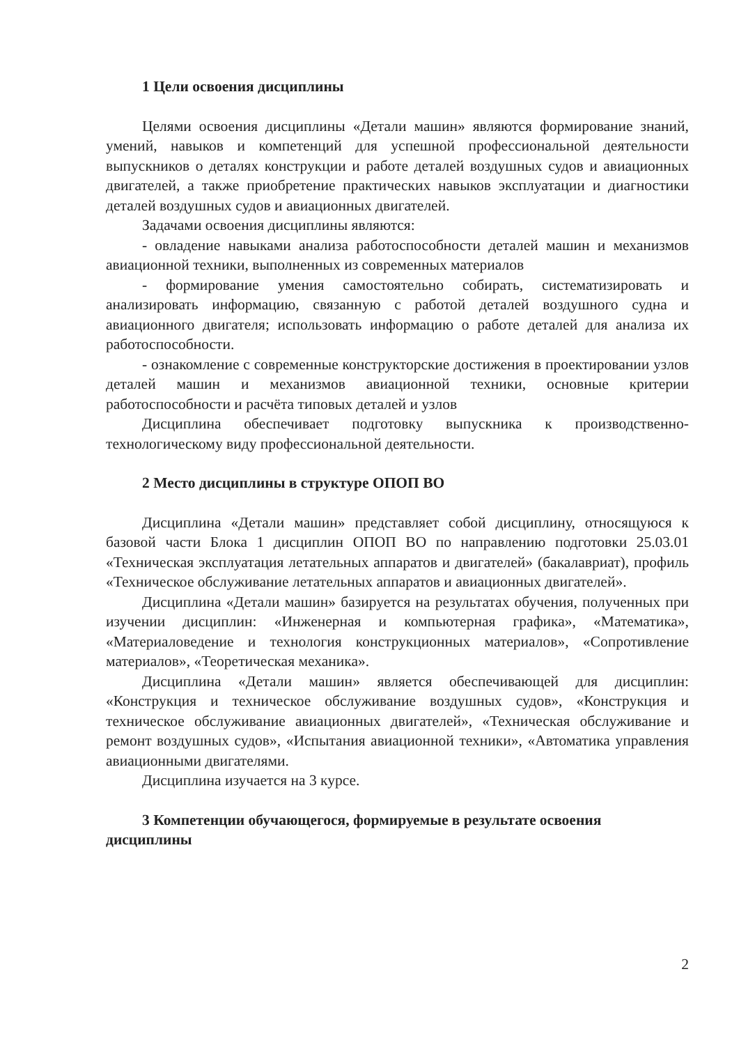1 Цели освоения дисциплины
Целями освоения дисциплины «Детали машин» являются формирование знаний, умений, навыков и компетенций для успешной профессиональной деятельности выпускников о деталях конструкции и работе деталей воздушных судов и авиационных двигателей, а также приобретение практических навыков эксплуатации и диагностики деталей воздушных судов и авиационных двигателей.
Задачами освоения дисциплины являются:
- овладение навыками анализа работоспособности деталей машин и механизмов авиационной техники, выполненных из современных материалов
- формирование умения самостоятельно собирать, систематизировать и анализировать информацию, связанную с работой деталей воздушного судна и авиационного двигателя; использовать информацию о работе деталей для анализа их работоспособности.
- ознакомление с современные конструкторские достижения в проектировании узлов деталей машин и механизмов авиационной техники, основные критерии работоспособности и расчёта типовых деталей и узлов
Дисциплина обеспечивает подготовку выпускника к производственно-технологическому виду профессиональной деятельности.
2 Место дисциплины в структуре ОПОП ВО
Дисциплина «Детали машин» представляет собой дисциплину, относящуюся к базовой части Блока 1 дисциплин ОПОП ВО по направлению подготовки 25.03.01 «Техническая эксплуатация летательных аппаратов и двигателей» (бакалавриат), профиль «Техническое обслуживание летательных аппаратов и авиационных двигателей».
Дисциплина «Детали машин» базируется на результатах обучения, полученных при изучении дисциплин: «Инженерная и компьютерная графика», «Математика», «Материаловедение и технология конструкционных материалов», «Сопротивление материалов», «Теоретическая механика».
Дисциплина «Детали машин» является обеспечивающей для дисциплин: «Конструкция и техническое обслуживание воздушных судов», «Конструкция и техническое обслуживание авиационных двигателей», «Техническая обслуживание и ремонт воздушных судов», «Испытания авиационной техники», «Автоматика управления авиационными двигателями.
Дисциплина изучается на 3 курсе.
3 Компетенции обучающегося, формируемые в результате освоения дисциплины
2